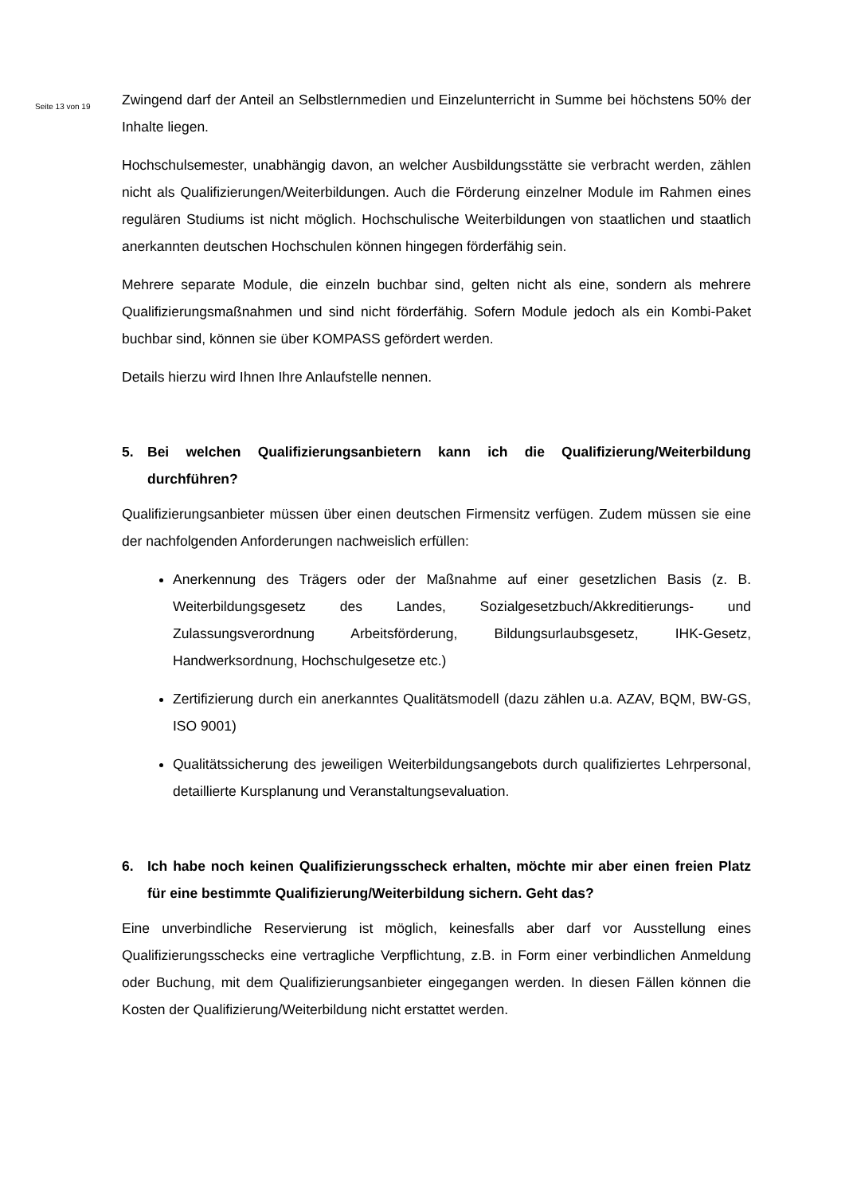Seite 13 von 19
Zwingend darf der Anteil an Selbstlernmedien und Einzelunterricht in Summe bei höchstens 50% der Inhalte liegen.
Hochschulsemester, unabhängig davon, an welcher Ausbildungsstätte sie verbracht werden, zählen nicht als Qualifizierungen/Weiterbildungen. Auch die Förderung einzelner Module im Rahmen eines regulären Studiums ist nicht möglich. Hochschulische Weiterbildungen von staatlichen und staatlich anerkannten deutschen Hochschulen können hingegen förderfähig sein.
Mehrere separate Module, die einzeln buchbar sind, gelten nicht als eine, sondern als mehrere Qualifizierungsmaßnahmen und sind nicht förderfähig. Sofern Module jedoch als ein Kombi-Paket buchbar sind, können sie über KOMPASS gefördert werden.
Details hierzu wird Ihnen Ihre Anlaufstelle nennen.
5. Bei welchen Qualifizierungsanbietern kann ich die Qualifizierung/Weiterbildung durchführen?
Qualifizierungsanbieter müssen über einen deutschen Firmensitz verfügen. Zudem müssen sie eine der nachfolgenden Anforderungen nachweislich erfüllen:
Anerkennung des Trägers oder der Maßnahme auf einer gesetzlichen Basis (z. B. Weiterbildungsgesetz des Landes, Sozialgesetzbuch/Akkreditierungs- und Zulassungsverordnung Arbeitsförderung, Bildungsurlaubsgesetz, IHK-Gesetz, Handwerksordnung, Hochschulgesetze etc.)
Zertifizierung durch ein anerkanntes Qualitätsmodell (dazu zählen u.a. AZAV, BQM, BW-GS, ISO 9001)
Qualitätssicherung des jeweiligen Weiterbildungsangebots durch qualifiziertes Lehrpersonal, detaillierte Kursplanung und Veranstaltungsevaluation.
6. Ich habe noch keinen Qualifizierungsscheck erhalten, möchte mir aber einen freien Platz für eine bestimmte Qualifizierung/Weiterbildung sichern. Geht das?
Eine unverbindliche Reservierung ist möglich, keinesfalls aber darf vor Ausstellung eines Qualifizierungsschecks eine vertragliche Verpflichtung, z.B. in Form einer verbindlichen Anmeldung oder Buchung, mit dem Qualifizierungsanbieter eingegangen werden. In diesen Fällen können die Kosten der Qualifizierung/Weiterbildung nicht erstattet werden.